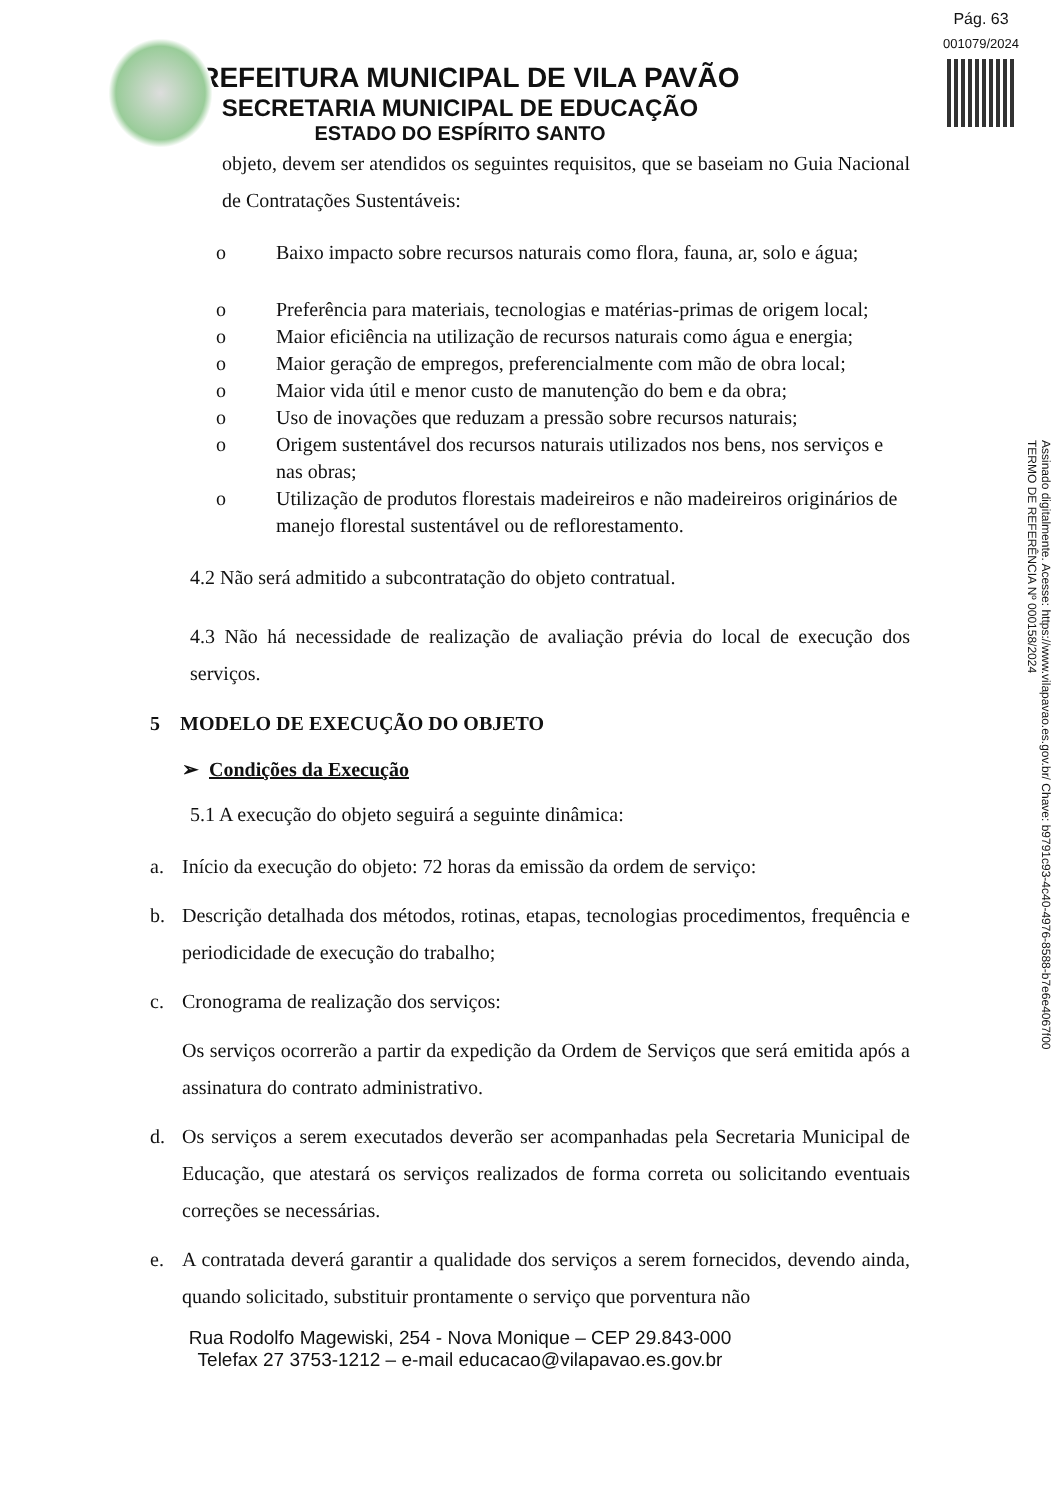Pág. 63
001079/2024
PREFEITURA MUNICIPAL DE VILA PAVÃO
SECRETARIA MUNICIPAL DE EDUCAÇÃO
ESTADO DO ESPÍRITO SANTO
Assinado digitalmente. Acesse: https://www.vilapavao.es.gov.br/ Chave: b9791c93-4c40-4976-8588-b7e6e4067f00
TERMO DE REFERÊNCIA Nº 000158/2024
objeto, devem ser atendidos os seguintes requisitos, que se baseiam no Guia Nacional de Contratações Sustentáveis:
o Baixo impacto sobre recursos naturais como flora, fauna, ar, solo e água;
o Preferência para materiais, tecnologias e matérias-primas de origem local;
o Maior eficiência na utilização de recursos naturais como água e energia;
o Maior geração de empregos, preferencialmente com mão de obra local;
o Maior vida útil e menor custo de manutenção do bem e da obra;
o Uso de inovações que reduzam a pressão sobre recursos naturais;
o Origem sustentável dos recursos naturais utilizados nos bens, nos serviços e nas obras;
o Utilização de produtos florestais madeireiros e não madeireiros originários de manejo florestal sustentável ou de reflorestamento.
4.2 Não será admitido a subcontratação do objeto contratual.
4.3 Não há necessidade de realização de avaliação prévia do local de execução dos serviços.
5 MODELO DE EXECUÇÃO DO OBJETO
➢ Condições da Execução
5.1 A execução do objeto seguirá a seguinte dinâmica:
a. Início da execução do objeto: 72 horas da emissão da ordem de serviço:
b. Descrição detalhada dos métodos, rotinas, etapas, tecnologias procedimentos, frequência e periodicidade de execução do trabalho;
c. Cronograma de realização dos serviços:
Os serviços ocorrerão a partir da expedição da Ordem de Serviços que será emitida após a assinatura do contrato administrativo.
d. Os serviços a serem executados deverão ser acompanhadas pela Secretaria Municipal de Educação, que atestará os serviços realizados de forma correta ou solicitando eventuais correções se necessárias.
e. A contratada deverá garantir a qualidade dos serviços a serem fornecidos, devendo ainda, quando solicitado, substituir prontamente o serviço que porventura não
Rua Rodolfo Magewiski, 254 - Nova Monique – CEP 29.843-000
Telefax 27 3753-1212 – e-mail educacao@vilapavao.es.gov.br